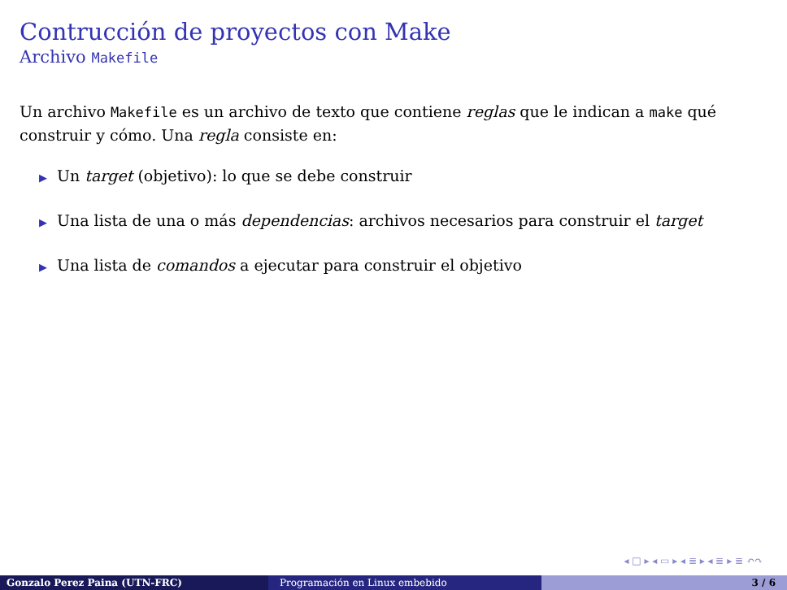Contrucción de proyectos con Make
Archivo Makefile
Un archivo Makefile es un archivo de texto que contiene reglas que le indican a make qué construir y cómo. Una regla consiste en:
▶ Un target (objetivo): lo que se debe construir
▶ Una lista de una o más dependencias: archivos necesarios para construir el target
▶ Una lista de comandos a ejecutar para construir el objetivo
◂ □ ▸ ◂ ▭ ▸ ◂ ≣ ▸ ◂ ≣ ▸ ≣ ↶↷
Gonzalo Perez Paina (UTN-FRC) Programación en Linux embebido 3 / 6